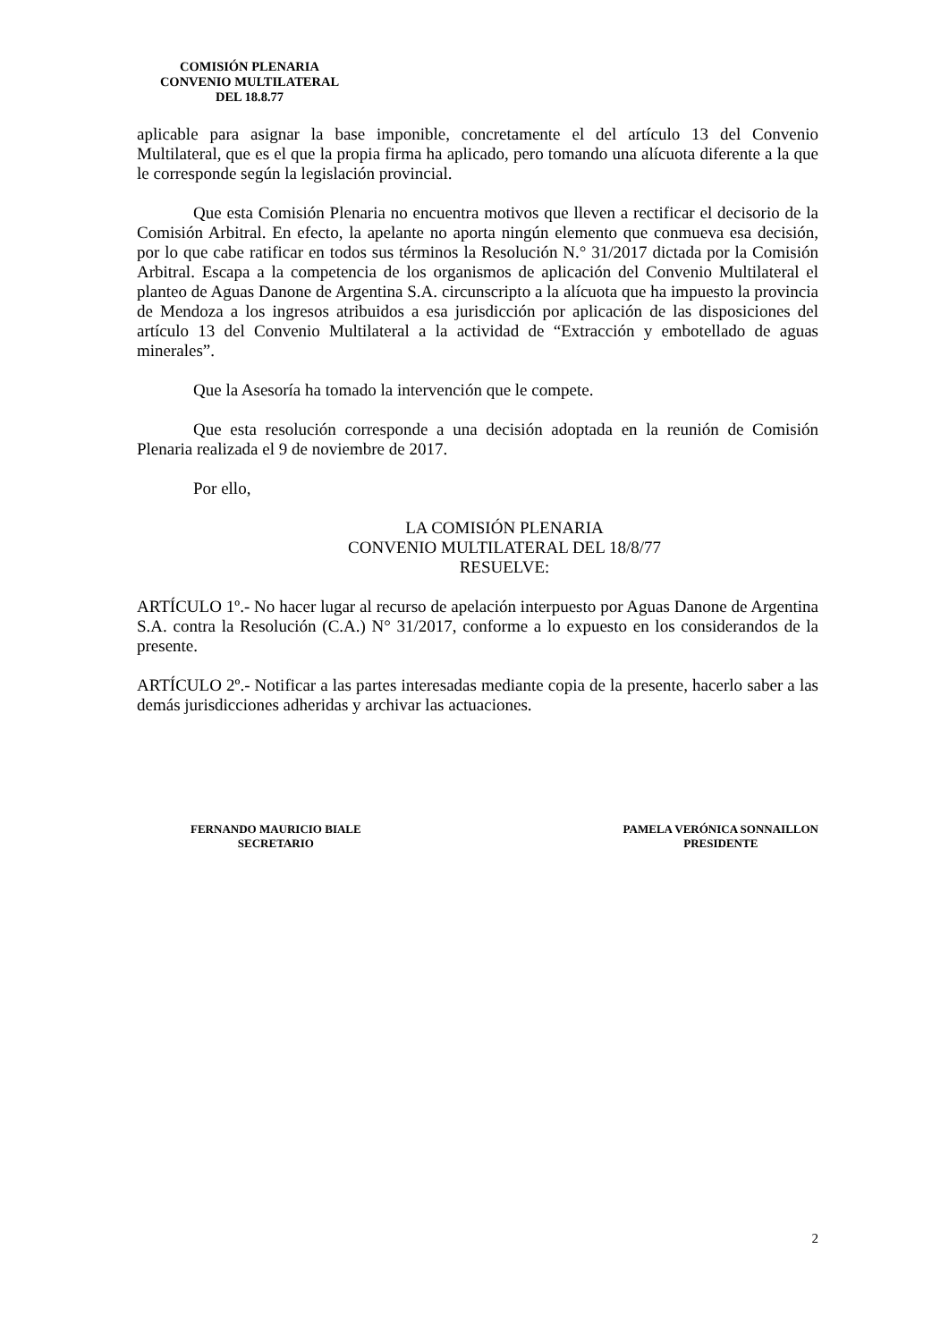COMISIÓN PLENARIA
CONVENIO MULTILATERAL
DEL 18.8.77
aplicable para asignar la base imponible, concretamente el del artículo 13 del Convenio Multilateral, que es el que la propia firma ha aplicado, pero tomando una alícuota diferente a la que le corresponde según la legislación provincial.
Que esta Comisión Plenaria no encuentra motivos que lleven a rectificar el decisorio de la Comisión Arbitral. En efecto, la apelante no aporta ningún elemento que conmueva esa decisión, por lo que cabe ratificar en todos sus términos la Resolución N.° 31/2017 dictada por la Comisión Arbitral. Escapa a la competencia de los organismos de aplicación del Convenio Multilateral el planteo de Aguas Danone de Argentina S.A. circunscripto a la alícuota que ha impuesto la provincia de Mendoza a los ingresos atribuidos a esa jurisdicción por aplicación de las disposiciones del artículo 13 del Convenio Multilateral a la actividad de “Extracción y embotellado de aguas minerales”.
Que la Asesoría ha tomado la intervención que le compete.
Que esta resolución corresponde a una decisión adoptada en la reunión de Comisión Plenaria realizada el 9 de noviembre de 2017.
Por ello,
LA COMISIÓN PLENARIA
CONVENIO MULTILATERAL DEL 18/8/77
RESUELVE:
ARTÍCULO 1º.- No hacer lugar al recurso de apelación interpuesto por Aguas Danone de Argentina S.A. contra la Resolución (C.A.) N° 31/2017, conforme a lo expuesto en los considerandos de la presente.
ARTÍCULO 2º.- Notificar a las partes interesadas mediante copia de la presente, hacerlo saber a las demás jurisdicciones adheridas y archivar las actuaciones.
FERNANDO MAURICIO BIALE
SECRETARIO
PAMELA VERÓNICA SONNAILLON
PRESIDENTE
2